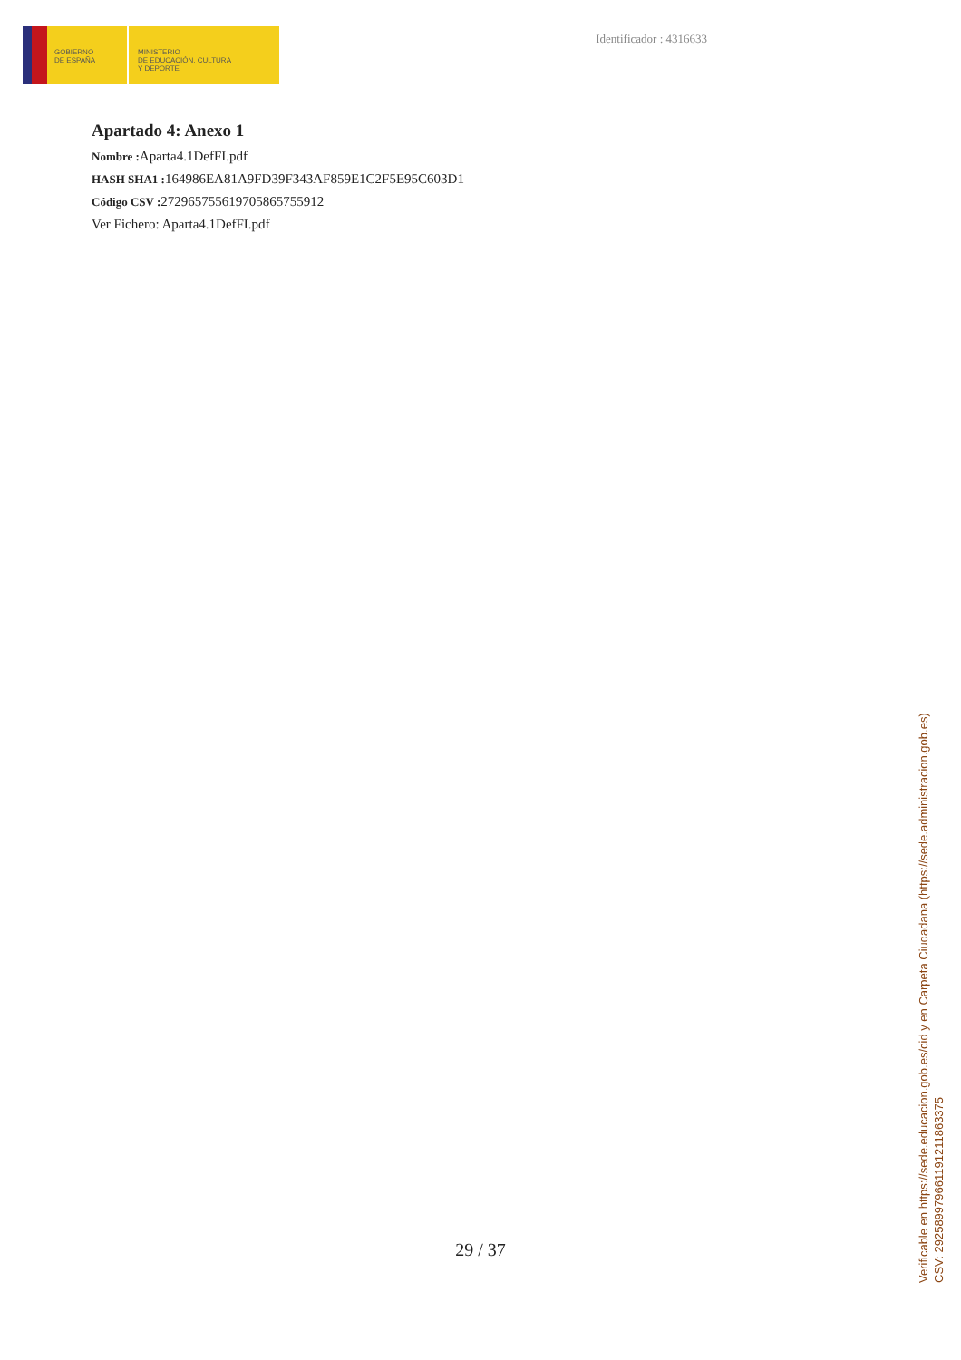GOBIERNO
DE ESPAÑA
MINISTERIO
DE EDUCACIÓN, CULTURA
Y DEPORTE
Identificador : 4316633
Apartado 4: Anexo 1
Nombre : Aparta4.1DefFI.pdf
HASH SHA1 : 164986EA81A9FD39F343AF859E1C2F5E95C603D1
Código CSV : 272965755619705865755912
Ver Fichero: Aparta4.1DefFI.pdf
29 / 37
Verificable en https://sede.educacion.gob.es/cid y en Carpeta Ciudadana (https://sede.administracion.gob.es)
CSV: 292589979661191211863375